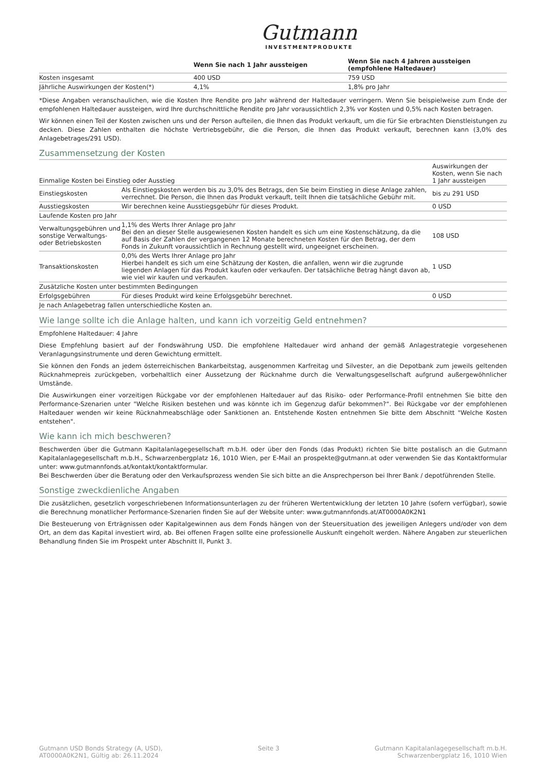Gutmann
INVESTMENTPRODUKTE
| | Wenn Sie nach 1 Jahr aussteigen | Wenn Sie nach 4 Jahren aussteigen (empfohlene Haltedauer) |
| --- | --- | --- |
| Kosten insgesamt | 400 USD | 759 USD |
| Jährliche Auswirkungen der Kosten(*) | 4,1% | 1,8% pro Jahr |
*Diese Angaben veranschaulichen, wie die Kosten Ihre Rendite pro Jahr während der Haltedauer verringern. Wenn Sie beispielweise zum Ende der empfohlenen Haltedauer aussteigen, wird Ihre durchschnittliche Rendite pro Jahr voraussichtlich 2,3% vor Kosten und 0,5% nach Kosten betragen.
Wir können einen Teil der Kosten zwischen uns und der Person aufteilen, die Ihnen das Produkt verkauft, um die für Sie erbrachten Dienstleistungen zu decken. Diese Zahlen enthalten die höchste Vertriebsgebühr, die die Person, die Ihnen das Produkt verkauft, berechnen kann (3,0% des Anlagebetrages/291 USD).
Zusammensetzung der Kosten
| Einmalige Kosten bei Einstieg oder Ausstieg | | Auswirkungen der Kosten, wenn Sie nach 1 Jahr aussteigen |
| --- | --- | --- |
| Einstiegskosten | Als Einstiegskosten werden bis zu 3,0% des Betrags, den Sie beim Einstieg in diese Anlage zahlen, verrechnet. Die Person, die Ihnen das Produkt verkauft, teilt Ihnen die tatsächliche Gebühr mit. | bis zu 291 USD |
| Ausstiegskosten | Wir berechnen keine Ausstiegsgebühr für dieses Produkt. | 0 USD |
| Laufende Kosten pro Jahr | | |
| Verwaltungsgebühren und sonstige Verwaltungs- oder Betriebskosten | 1,1% des Werts Ihrer Anlage pro Jahr Bei den an dieser Stelle ausgewiesenen Kosten handelt es sich um eine Kostenschätzung, da die auf Basis der Zahlen der vergangenen 12 Monate berechneten Kosten für den Betrag, der dem Fonds in Zukunft voraussichtlich in Rechnung gestellt wird, ungeeignet erscheinen. | 108 USD |
| Transaktionskosten | 0,0% des Werts Ihrer Anlage pro Jahr Hierbei handelt es sich um eine Schätzung der Kosten, die anfallen, wenn wir die zugrunde liegenden Anlagen für das Produkt kaufen oder verkaufen. Der tatsächliche Betrag hängt davon ab, wie viel wir kaufen und verkaufen. | 1 USD |
| Zusätzliche Kosten unter bestimmten Bedingungen | | |
| Erfolgsgebühren | Für dieses Produkt wird keine Erfolgsgebühr berechnet. | 0 USD |
| Je nach Anlagebetrag fallen unterschiedliche Kosten an. | | |
Wie lange sollte ich die Anlage halten, und kann ich vorzeitig Geld entnehmen?
Empfohlene Haltedauer: 4 Jahre
Diese Empfehlung basiert auf der Fondswährung USD. Die empfohlene Haltedauer wird anhand der gemäß Anlagestrategie vorgesehenen Veranlagungsinstrumente und deren Gewichtung ermittelt.
Sie können den Fonds an jedem österreichischen Bankarbeitstag, ausgenommen Karfreitag und Silvester, an die Depotbank zum jeweils geltenden Rücknahmepreis zurückgeben, vorbehaltlich einer Aussetzung der Rücknahme durch die Verwaltungsgesellschaft aufgrund außergewöhnlicher Umstände.
Die Auswirkungen einer vorzeitigen Rückgabe vor der empfohlenen Haltedauer auf das Risiko- oder Performance-Profil entnehmen Sie bitte den Performance-Szenarien unter "Welche Risiken bestehen und was könnte ich im Gegenzug dafür bekommen?“. Bei Rückgabe vor der empfohlenen Haltedauer wenden wir keine Rücknahmeabschläge oder Sanktionen an. Entstehende Kosten entnehmen Sie bitte dem Abschnitt "Welche Kosten entstehen".
Wie kann ich mich beschweren?
Beschwerden über die Gutmann Kapitalanlagegesellschaft m.b.H. oder über den Fonds (das Produkt) richten Sie bitte postalisch an die Gutmann Kapitalanlagegesellschaft m.b.H., Schwarzenbergplatz 16, 1010 Wien, per E-Mail an prospekte@gutmann.at oder verwenden Sie das Kontaktformular unter: www.gutmannfonds.at/kontakt/kontaktformular.
Bei Beschwerden über die Beratung oder den Verkaufsprozess wenden Sie sich bitte an die Ansprechperson bei Ihrer Bank / depotführenden Stelle.
Sonstige zweckdienliche Angaben
Die zusätzlichen, gesetzlich vorgeschriebenen Informationsunterlagen zu der früheren Wertentwicklung der letzten 10 Jahre (sofern verfügbar), sowie die Berechnung monatlicher Performance-Szenarien finden Sie auf der Website unter: www.gutmannfonds.at/AT0000A0K2N1
Die Besteuerung von Erträgnissen oder Kapitalgewinnen aus dem Fonds hängen von der Steuersituation des jeweiligen Anlegers und/oder von dem Ort, an dem das Kapital investiert wird, ab. Bei offenen Fragen sollte eine professionelle Auskunft eingeholt werden. Nähere Angaben zur steuerlichen Behandlung finden Sie im Prospekt unter Abschnitt II, Punkt 3.
Gutmann USD Bonds Strategy (A, USD),
AT0000A0K2N1, Gültig ab: 26.11.2024
Seite 3 Gutmann Kapitalanlagegesellschaft m.b.H.
Schwarzenbergplatz 16, 1010 Wien